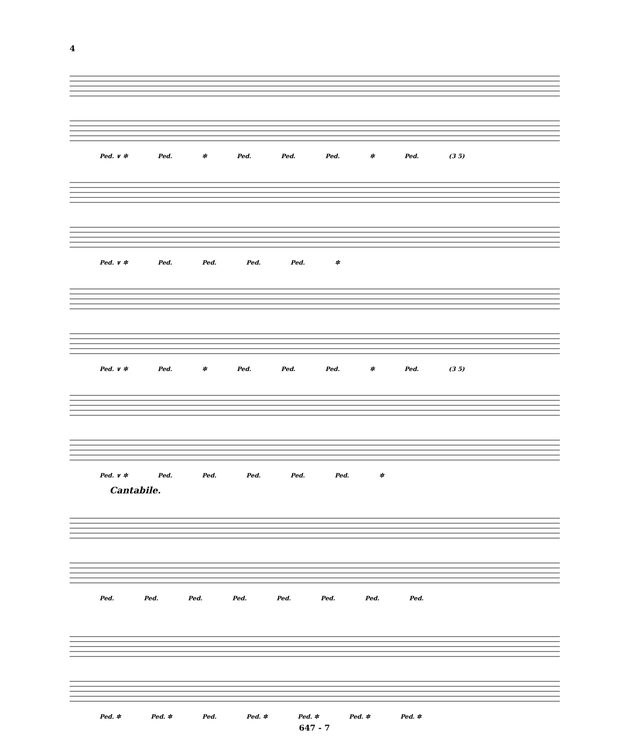4
Ped. ∨ ✲ Ped. ✲ Ped. Ped. Ped. ✲ Ped. (3 5)
Ped. ∨ ✲ Ped. Ped. Ped. Ped. ✲
Ped. ∨ ✲ Ped. ✲ Ped. Ped. Ped. ✲ Ped. (3 5)
Ped. ∨ ✲ Ped. Ped. Ped. Ped. Ped. ✲
Cantabile.
Ped. Ped. Ped. Ped. Ped. Ped. Ped. Ped.
Ped. ✲ Ped. ✲ Ped. Ped. ✲ Ped. ✲ Ped. ✲ Ped. ✲
647 - 7